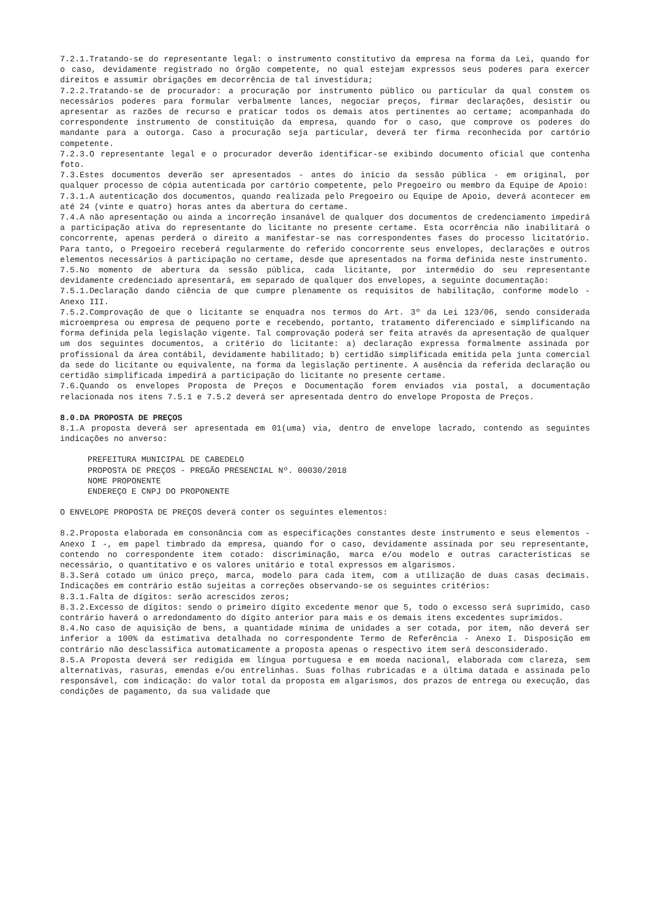7.2.1.Tratando-se do representante legal: o instrumento constitutivo da empresa na forma da Lei, quando for o caso, devidamente registrado no órgão competente, no qual estejam expressos seus poderes para exercer direitos e assumir obrigações em decorrência de tal investidura;
7.2.2.Tratando-se de procurador: a procuração por instrumento público ou particular da qual constem os necessários poderes para formular verbalmente lances, negociar preços, firmar declarações, desistir ou apresentar as razões de recurso e praticar todos os demais atos pertinentes ao certame; acompanhada do correspondente instrumento de constituição da empresa, quando for o caso, que comprove os poderes do mandante para a outorga. Caso a procuração seja particular, deverá ter firma reconhecida por cartório competente.
7.2.3.O representante legal e o procurador deverão identificar-se exibindo documento oficial que contenha foto.
7.3.Estes documentos deverão ser apresentados - antes do início da sessão pública - em original, por qualquer processo de cópia autenticada por cartório competente, pelo Pregoeiro ou membro da Equipe de Apoio:
7.3.1.A autenticação dos documentos, quando realizada pelo Pregoeiro ou Equipe de Apoio, deverá acontecer em até 24 (vinte e quatro) horas antes da abertura do certame.
7.4.A não apresentação ou ainda a incorreção insanável de qualquer dos documentos de credenciamento impedirá a participação ativa do representante do licitante no presente certame. Esta ocorrência não inabilitará o concorrente, apenas perderá o direito a manifestar-se nas correspondentes fases do processo licitatório. Para tanto, o Pregoeiro receberá regularmente do referido concorrente seus envelopes, declarações e outros elementos necessários à participação no certame, desde que apresentados na forma definida neste instrumento.
7.5.No momento de abertura da sessão pública, cada licitante, por intermédio do seu representante devidamente credenciado apresentará, em separado de qualquer dos envelopes, a seguinte documentação:
7.5.1.Declaração dando ciência de que cumpre plenamente os requisitos de habilitação, conforme modelo - Anexo III.
7.5.2.Comprovação de que o licitante se enquadra nos termos do Art. 3º da Lei 123/06, sendo considerada microempresa ou empresa de pequeno porte e recebendo, portanto, tratamento diferenciado e simplificando na forma definida pela legislação vigente. Tal comprovação poderá ser feita através da apresentação de qualquer um dos seguintes documentos, a critério do licitante: a) declaração expressa formalmente assinada por profissional da área contábil, devidamente habilitado; b) certidão simplificada emitida pela junta comercial da sede do licitante ou equivalente, na forma da legislação pertinente. A ausência da referida declaração ou certidão simplificada impedirá a participação do licitante no presente certame.
7.6.Quando os envelopes Proposta de Preços e Documentação forem enviados via postal, a documentação relacionada nos itens 7.5.1 e 7.5.2 deverá ser apresentada dentro do envelope Proposta de Preços.
8.0.DA PROPOSTA DE PREÇOS
8.1.A proposta deverá ser apresentada em 01(uma) via, dentro de envelope lacrado, contendo as seguintes indicações no anverso:
PREFEITURA MUNICIPAL DE CABEDELO
PROPOSTA DE PREÇOS - PREGÃO PRESENCIAL Nº. 00030/2018
NOME PROPONENTE
ENDEREÇO E CNPJ DO PROPONENTE
O ENVELOPE PROPOSTA DE PREÇOS deverá conter os seguintes elementos:
8.2.Proposta elaborada em consonância com as especificações constantes deste instrumento e seus elementos - Anexo I -, em papel timbrado da empresa, quando for o caso, devidamente assinada por seu representante, contendo no correspondente item cotado: discriminação, marca e/ou modelo e outras características se necessário, o quantitativo e os valores unitário e total expressos em algarismos.
8.3.Será cotado um único preço, marca, modelo para cada item, com a utilização de duas casas decimais. Indicações em contrário estão sujeitas a correções observando-se os seguintes critérios:
8.3.1.Falta de dígitos: serão acrescidos zeros;
8.3.2.Excesso de dígitos: sendo o primeiro dígito excedente menor que 5, todo o excesso será suprimido, caso contrário haverá o arredondamento do dígito anterior para mais e os demais itens excedentes suprimidos.
8.4.No caso de aquisição de bens, a quantidade mínima de unidades a ser cotada, por item, não deverá ser inferior a 100% da estimativa detalhada no correspondente Termo de Referência - Anexo I. Disposição em contrário não desclassifica automaticamente a proposta apenas o respectivo item será desconsiderado.
8.5.A Proposta deverá ser redigida em língua portuguesa e em moeda nacional, elaborada com clareza, sem alternativas, rasuras, emendas e/ou entrelinhas. Suas folhas rubricadas e a última datada e assinada pelo responsável, com indicação: do valor total da proposta em algarismos, dos prazos de entrega ou execução, das condições de pagamento, da sua validade que